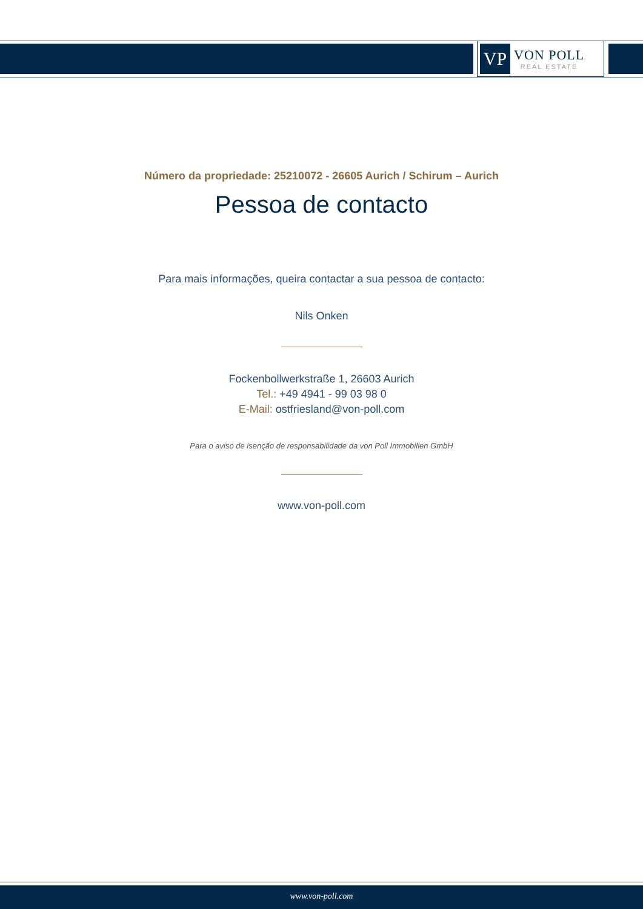VP
VON POLL
REAL ESTATE
Número da propriedade: 25210072 - 26605 Aurich / Schirum – Aurich
Pessoa de contacto
Para mais informações, queira contactar a sua pessoa de contacto:
Nils Onken
Fockenbollwerkstraße 1, 26603 Aurich
Tel.: +49 4941 - 99 03 98 0
E-Mail: ostfriesland@von-poll.com
Para o aviso de isenção de responsabilidade da von Poll Immobilien GmbH
www.von-poll.com
www.von-poll.com